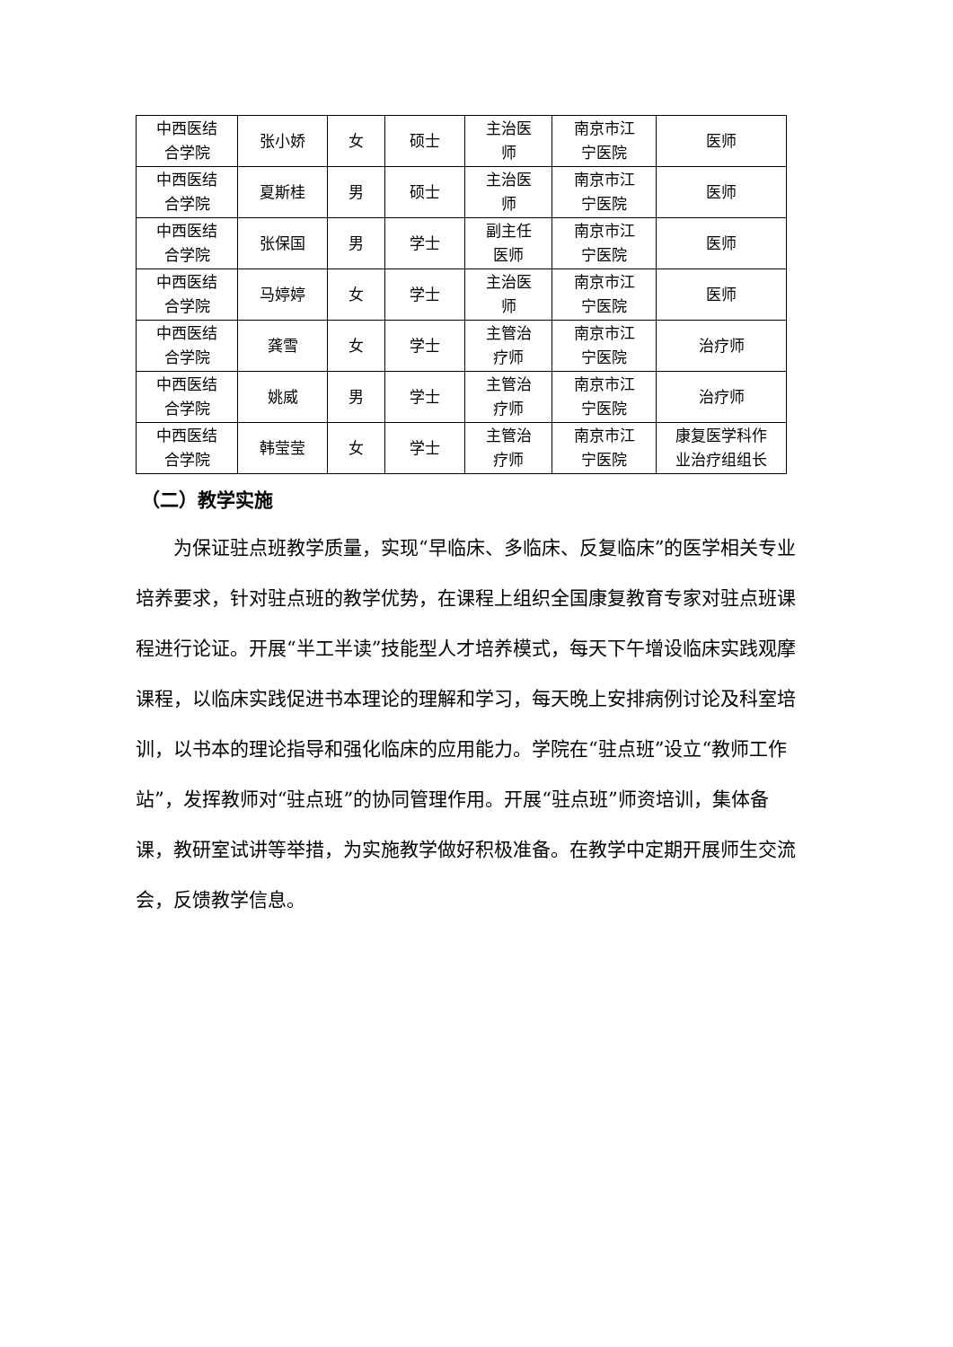| 中西医结 合学院 | 张小娇 | 女 | 硕士 | 主治医 师 | 南京市江 宁医院 | 医师 |
| 中西医结 合学院 | 夏斯桂 | 男 | 硕士 | 主治医 师 | 南京市江 宁医院 | 医师 |
| 中西医结 合学院 | 张保国 | 男 | 学士 | 副主任 医师 | 南京市江 宁医院 | 医师 |
| 中西医结 合学院 | 马婷婷 | 女 | 学士 | 主治医 师 | 南京市江 宁医院 | 医师 |
| 中西医结 合学院 | 龚雪 | 女 | 学士 | 主管治 疗师 | 南京市江 宁医院 | 治疗师 |
| 中西医结 合学院 | 姚威 | 男 | 学士 | 主管治 疗师 | 南京市江 宁医院 | 治疗师 |
| 中西医结 合学院 | 韩莹莹 | 女 | 学士 | 主管治 疗师 | 南京市江 宁医院 | 康复医学科作 业治疗组组长 |
（二）教学实施
为保证驻点班教学质量，实现“早临床、多临床、反复临床”的医学相关专业培养要求，针对驻点班的教学优势，在课程上组织全国康复教育专家对驻点班课程进行论证。开展“半工半读”技能型人才培养模式，每天下午增设临床实践观摩课程，以临床实践促进书本理论的理解和学习，每天晚上安排病例讨论及科室培训，以书本的理论指导和强化临床的应用能力。学院在“驻点班”设立“教师工作站”，发挥教师对“驻点班”的协同管理作用。开展“驻点班”师资培训，集体备课，教研室试讲等举措，为实施教学做好积极准备。在教学中定期开展师生交流会，反馈教学信息。